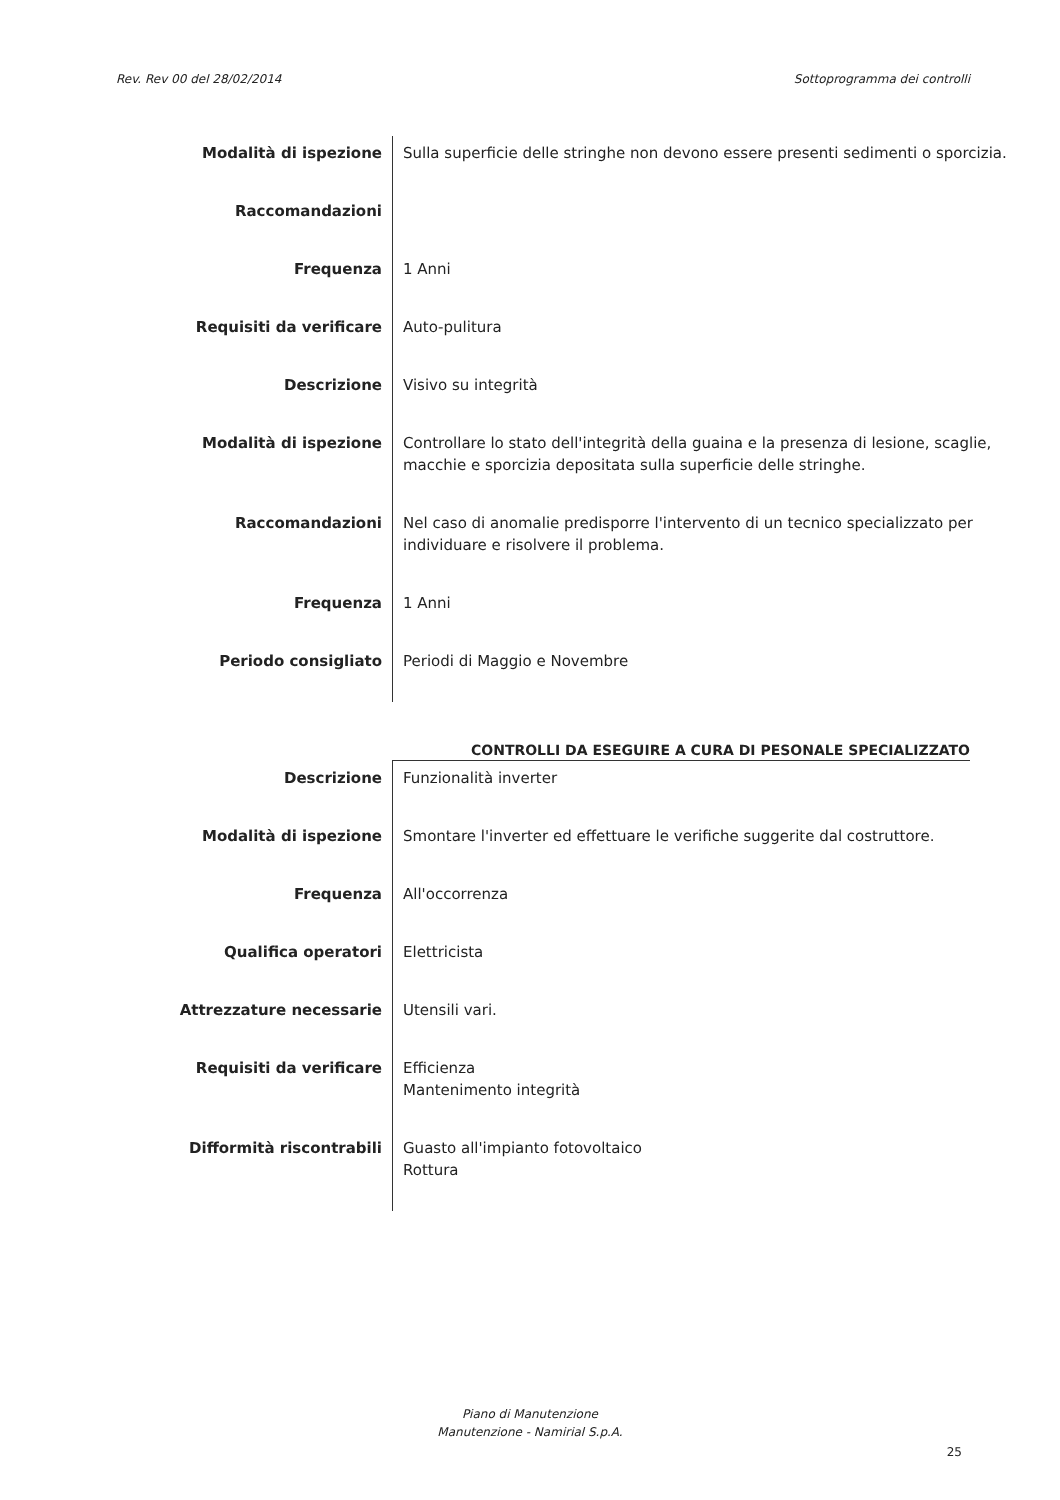Rev. Rev 00 del 28/02/2014 Sottoprogramma dei controlli
| Modalità di ispezione | Sulla superficie delle stringhe non devono essere presenti sedimenti o sporcizia. |
| Raccomandazioni | |
| Frequenza | 1 Anni |
| Requisiti da verificare | Auto-pulitura |
| Descrizione | Visivo su integrità |
| Modalità di ispezione | Controllare lo stato dell'integrità della guaina e la presenza di lesione, scaglie, macchie e sporcizia depositata sulla superficie delle stringhe. |
| Raccomandazioni | Nel caso di anomalie predisporre l'intervento di un tecnico specializzato per individuare e risolvere il problema. |
| Frequenza | 1 Anni |
| Periodo consigliato | Periodi di Maggio e Novembre |
CONTROLLI DA ESEGUIRE A CURA DI PESONALE SPECIALIZZATO
| Descrizione | Funzionalità inverter |
| Modalità di ispezione | Smontare l'inverter ed effettuare le verifiche suggerite dal costruttore. |
| Frequenza | All'occorrenza |
| Qualifica operatori | Elettricista |
| Attrezzature necessarie | Utensili vari. |
| Requisiti da verificare | Efficienza Mantenimento integrità |
| Difformità riscontrabili | Guasto all'impianto fotovoltaico Rottura |
Piano di Manutenzione
Manutenzione - Namirial S.p.A.
25